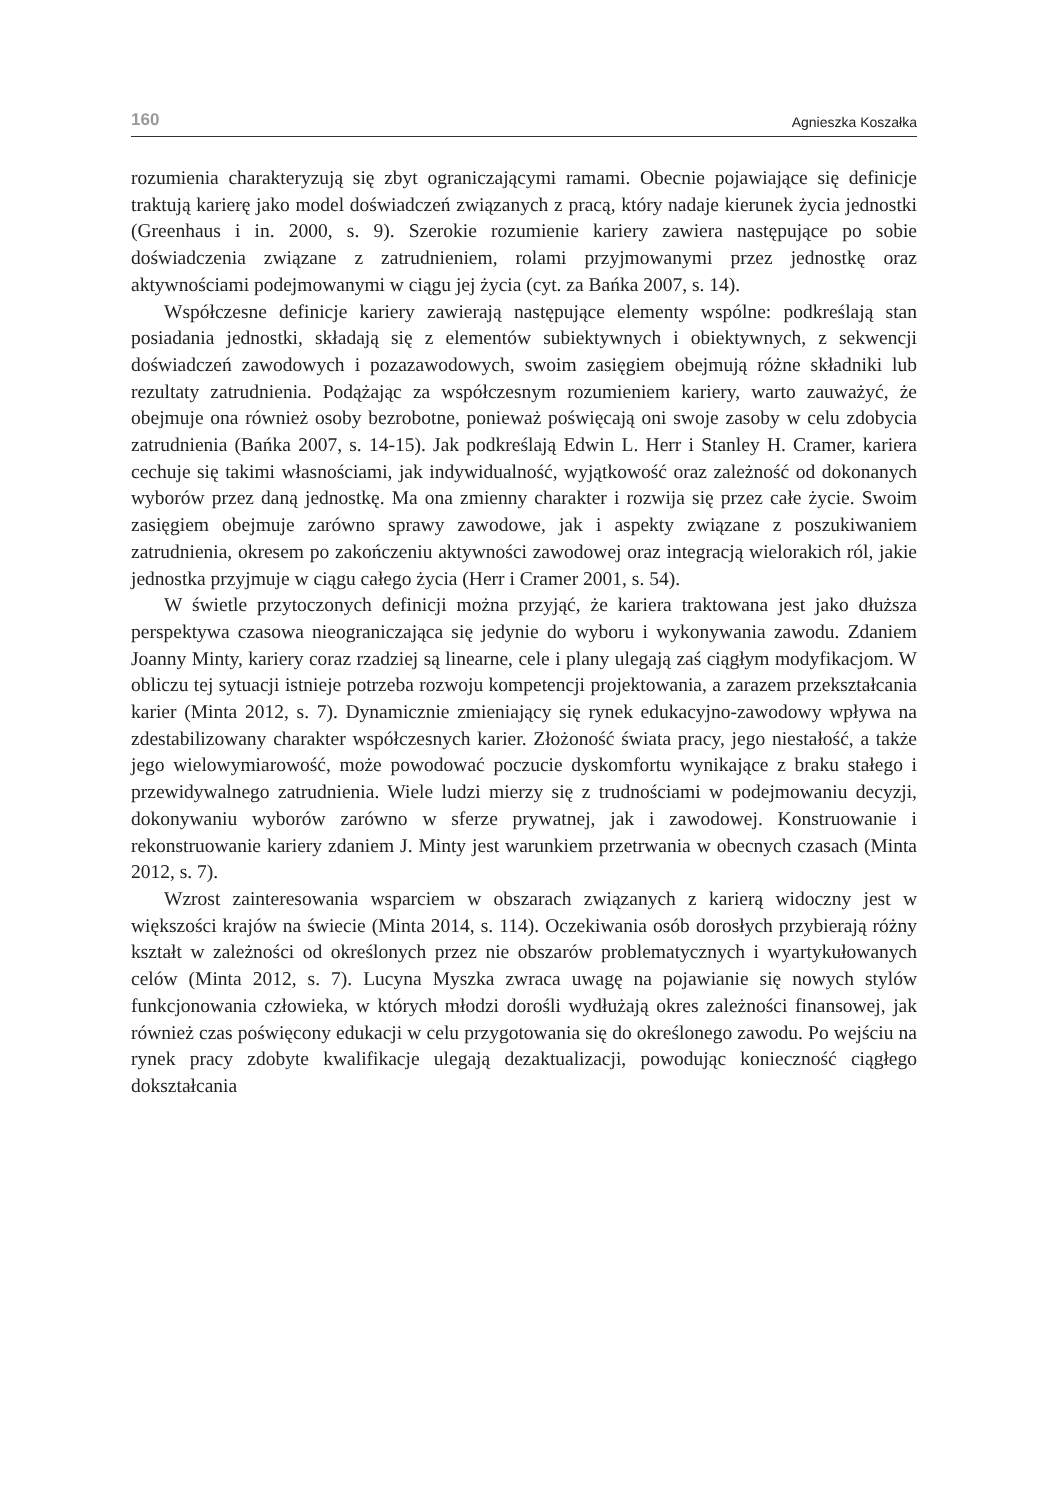160 Agnieszka Koszałka
rozumienia charakteryzują się zbyt ograniczającymi ramami. Obecnie pojawiające się definicje traktują karierę jako model doświadczeń związanych z pracą, który nadaje kierunek życia jednostki (Greenhaus i in. 2000, s. 9). Szerokie rozumienie kariery zawiera następujące po sobie doświadczenia związane z zatrudnieniem, rolami przyjmowanymi przez jednostkę oraz aktywnościami podejmowanymi w ciągu jej życia (cyt. za Bańka 2007, s. 14).
Współczesne definicje kariery zawierają następujące elementy wspólne: podkreślają stan posiadania jednostki, składają się z elementów subiektywnych i obiektywnych, z sekwencji doświadczeń zawodowych i pozazawodowych, swoim zasięgiem obejmują różne składniki lub rezultaty zatrudnienia. Podążając za współczesnym rozumieniem kariery, warto zauważyć, że obejmuje ona również osoby bezrobotne, ponieważ poświęcają oni swoje zasoby w celu zdobycia zatrudnienia (Bańka 2007, s. 14-15). Jak podkreślają Edwin L. Herr i Stanley H. Cramer, kariera cechuje się takimi własnościami, jak indywidualność, wyjątkowość oraz zależność od dokonanych wyborów przez daną jednostkę. Ma ona zmienny charakter i rozwija się przez całe życie. Swoim zasięgiem obejmuje zarówno sprawy zawodowe, jak i aspekty związane z poszukiwaniem zatrudnienia, okresem po zakończeniu aktywności zawodowej oraz integracją wielorakich ról, jakie jednostka przyjmuje w ciągu całego życia (Herr i Cramer 2001, s. 54).
W świetle przytoczonych definicji można przyjąć, że kariera traktowana jest jako dłuższa perspektywa czasowa nieograniczająca się jedynie do wyboru i wykonywania zawodu. Zdaniem Joanny Minty, kariery coraz rzadziej są linearne, cele i plany ulegają zaś ciągłym modyfikacjom. W obliczu tej sytuacji istnieje potrzeba rozwoju kompetencji projektowania, a zarazem przekształcania karier (Minta 2012, s. 7). Dynamicznie zmieniający się rynek edukacyjno-zawodowy wpływa na zdestabilizowany charakter współczesnych karier. Złożoność świata pracy, jego niestałość, a także jego wielowymiarowość, może powodować poczucie dyskomfortu wynikające z braku stałego i przewidywalnego zatrudnienia. Wiele ludzi mierzy się z trudnościami w podejmowaniu decyzji, dokonywaniu wyborów zarówno w sferze prywatnej, jak i zawodowej. Konstruowanie i rekonstruowanie kariery zdaniem J. Minty jest warunkiem przetrwania w obecnych czasach (Minta 2012, s. 7).
Wzrost zainteresowania wsparciem w obszarach związanych z karierą widoczny jest w większości krajów na świecie (Minta 2014, s. 114). Oczekiwania osób dorosłych przybierają różny kształt w zależności od określonych przez nie obszarów problematycznych i wyartykułowanych celów (Minta 2012, s. 7). Lucyna Myszka zwraca uwagę na pojawianie się nowych stylów funkcjonowania człowieka, w których młodzi dorośli wydłużają okres zależności finansowej, jak również czas poświęcony edukacji w celu przygotowania się do określonego zawodu. Po wejściu na rynek pracy zdobyte kwalifikacje ulegają dezaktualizacji, powodując konieczność ciągłego dokształcania